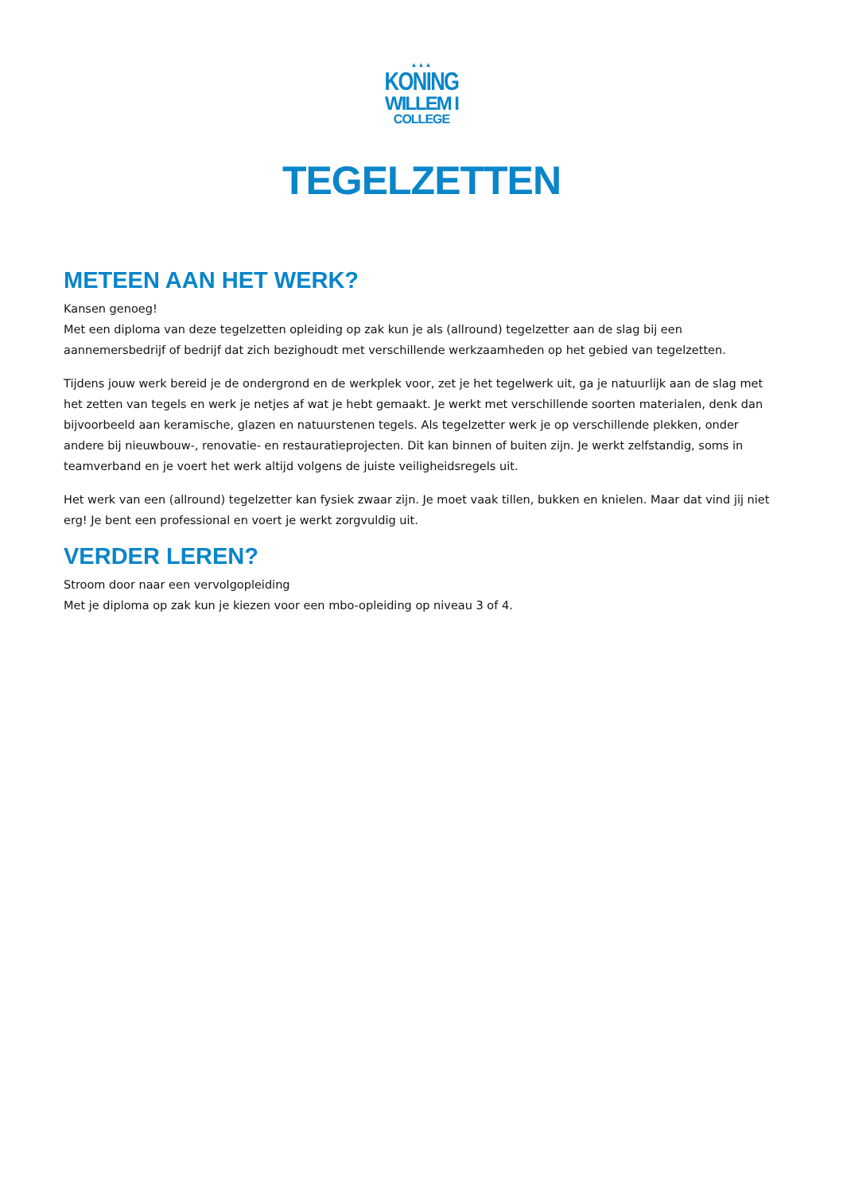▲▲▲
KONING
WILLEM I
COLLEGE
TEGELZETTEN
METEEN AAN HET WERK?
Kansen genoeg!
Met een diploma van deze tegelzetten opleiding op zak kun je als (allround) tegelzetter aan de slag bij een aannemersbedrijf of bedrijf dat zich bezighoudt met verschillende werkzaamheden op het gebied van tegelzetten.
Tijdens jouw werk bereid je de ondergrond en de werkplek voor, zet je het tegelwerk uit, ga je natuurlijk aan de slag met het zetten van tegels en werk je netjes af wat je hebt gemaakt. Je werkt met verschillende soorten materialen, denk dan bijvoorbeeld aan keramische, glazen en natuurstenen tegels. Als tegelzetter werk je op verschillende plekken, onder andere bij nieuwbouw-, renovatie- en restauratieprojecten. Dit kan binnen of buiten zijn. Je werkt zelfstandig, soms in teamverband en je voert het werk altijd volgens de juiste veiligheidsregels uit.
Het werk van een (allround) tegelzetter kan fysiek zwaar zijn. Je moet vaak tillen, bukken en knielen. Maar dat vind jij niet erg! Je bent een professional en voert je werkt zorgvuldig uit.
VERDER LEREN?
Stroom door naar een vervolgopleiding
Met je diploma op zak kun je kiezen voor een mbo-opleiding op niveau 3 of 4.